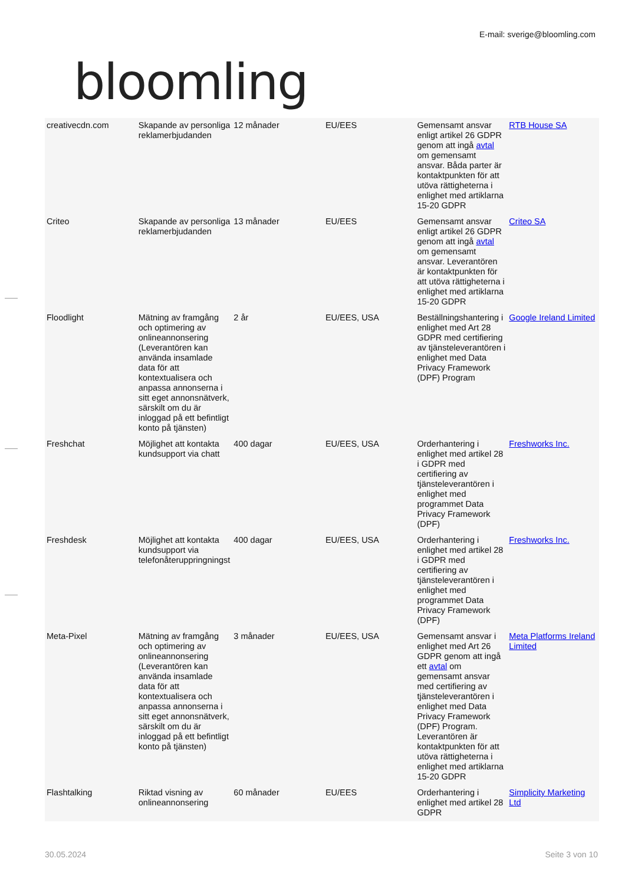bloomling
E-mail: sverige@bloomling.com
| creativecdn.com | Skapande av personliga reklamerbjudanden | 12 månader | EU/EES | Gemensamt ansvar enligt artikel 26 GDPR genom att ingå avtal om gemensamt ansvar. Båda parter är kontaktpunkten för att utöva rättigheterna i enlighet med artiklarna 15-20 GDPR | RTB House SA |
| Criteo | Skapande av personliga reklamerbjudanden | 13 månader | EU/EES | Gemensamt ansvar enligt artikel 26 GDPR genom att ingå avtal om gemensamt ansvar. Leverantören är kontaktpunkten för att utöva rättigheterna i enlighet med artiklarna 15-20 GDPR | Criteo SA |
| Floodlight | Mätning av framgång och optimering av onlineannonsering (Leverantören kan använda insamlade data för att kontextualisera och anpassa annonserna i sitt eget annonsnätverk, särskilt om du är inloggad på ett befintligt konto på tjänsten) | 2 år | EU/EES, USA | Beställningshantering i enlighet med Art 28 GDPR med certifiering av tjänsteleverantören i enlighet med Data Privacy Framework (DPF) Program | Google Ireland Limited |
| Freshchat | Möjlighet att kontakta kundsupport via chatt | 400 dagar | EU/EES, USA | Orderhantering i enlighet med artikel 28 i GDPR med certifiering av tjänsteleverantören i enlighet med programmet Data Privacy Framework (DPF) | Freshworks Inc. |
| Freshdesk | Möjlighet att kontakta kundsupport via telefonåteruppringningst | 400 dagar | EU/EES, USA | Orderhantering i enlighet med artikel 28 i GDPR med certifiering av tjänsteleverantören i enlighet med programmet Data Privacy Framework (DPF) | Freshworks Inc. |
| Meta-Pixel | Mätning av framgång och optimering av onlineannonsering (Leverantören kan använda insamlade data för att kontextualisera och anpassa annonserna i sitt eget annonsnätverk, särskilt om du är inloggad på ett befintligt konto på tjänsten) | 3 månader | EU/EES, USA | Gemensamt ansvar i enlighet med Art 26 GDPR genom att ingå ett avtal om gemensamt ansvar med certifiering av tjänsteleverantören i enlighet med Data Privacy Framework (DPF) Program. Leverantören är kontaktpunkten för att utöva rättigheterna i enlighet med artiklarna 15-20 GDPR | Meta Platforms Ireland Limited |
| Flashtalking | Riktad visning av onlineannonsering | 60 månader | EU/EES | Orderhantering i enlighet med artikel 28 GDPR | Simplicity Marketing Ltd |
30.05.2024 Seite 3 von 10